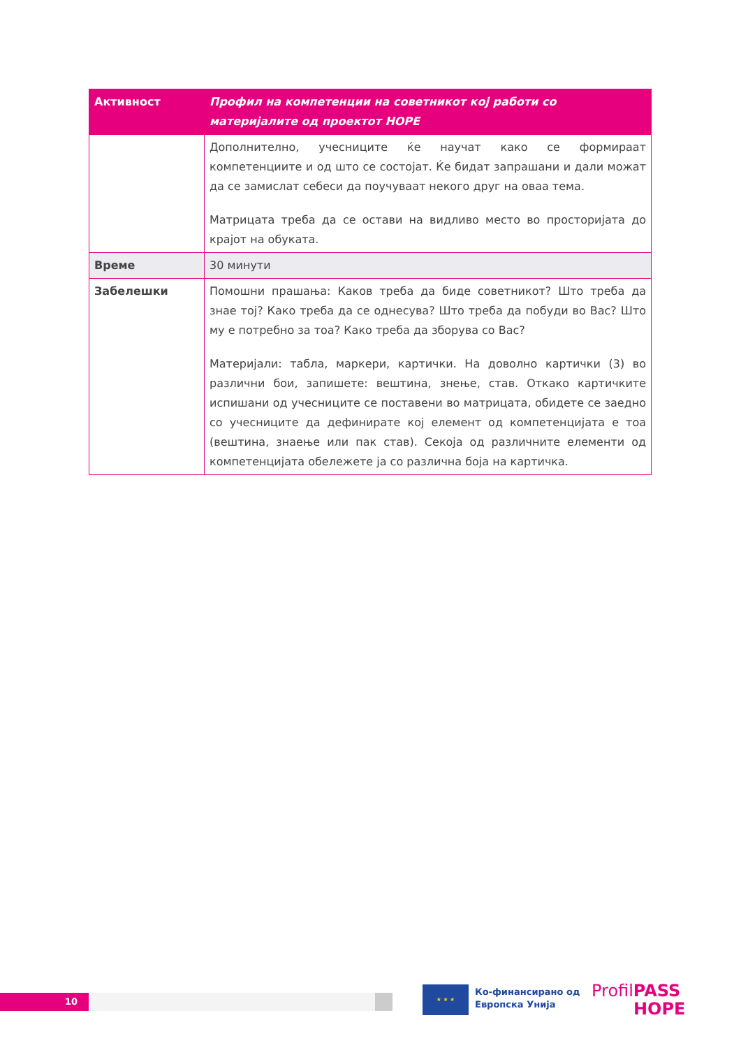| Активност | Профил на компетенции на советникот кој работи со материјалите од проектот HOPE |
| --- | --- |
| | Дополнително, учесниците ќе научат како се формираат компетенциите и од што се состојат. Ќе бидат запрашани и дали можат да се замислат себеси да поучуваат некого друг на оваа тема. Матрицата треба да се остави на видливо место во просторијата до крајот на обуката. |
| Време | 30 минути |
| Забелешки | Помошни прашања: Каков треба да биде советникот? Што треба да знае тој? Како треба да се однесува? Што треба да побуди во Вас? Што му е потребно за тоа? Како треба да зборува со Вас? Материјали: табла, маркери, картички. На доволно картички (3) во различни бои, запишете: вештина, знење, став. Откако картичките испишани од учесниците се поставени во матрицата, обидете се заедно со учесниците да дефинирате кој елемент од компетенцијата е тоа (вештина, знаење или пак став). Секоја од различните елементи од компетенцијата обележете ја со различна боја на картичка. |
10
★ ★ ★
Ко-финансирано од
Европска Унија
ProfilPASS
HOPE